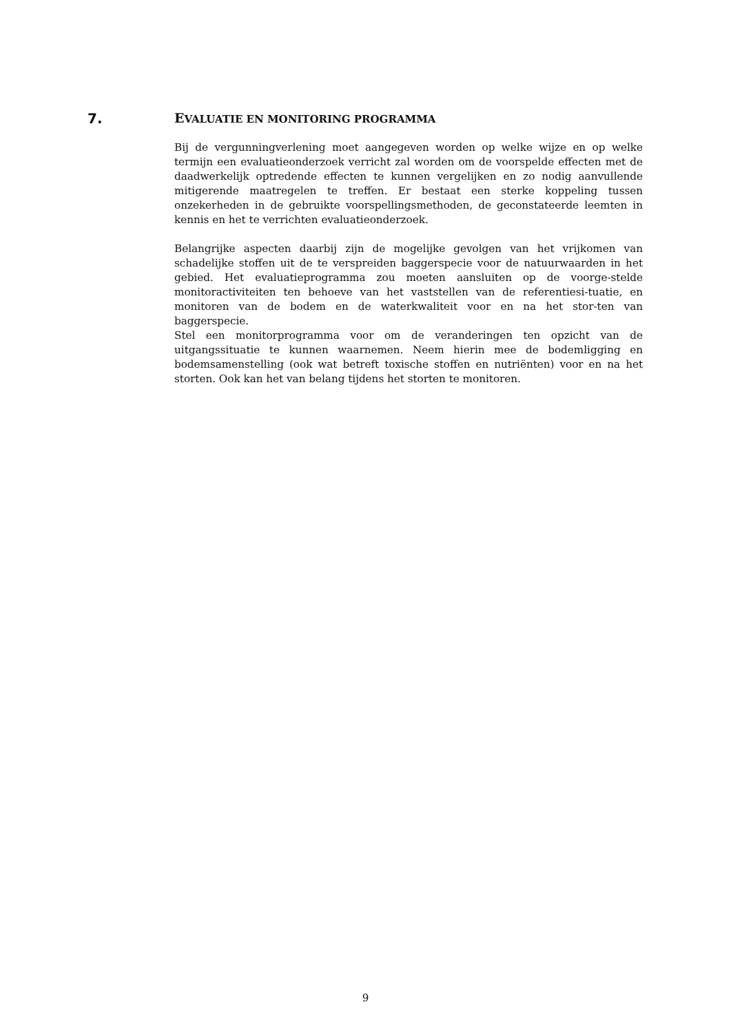7. EVALUATIE EN MONITORING PROGRAMMA
Bij de vergunningverlening moet aangegeven worden op welke wijze en op welke termijn een evaluatieonderzoek verricht zal worden om de voorspelde effecten met de daadwerkelijk optredende effecten te kunnen vergelijken en zo nodig aanvullende mitigerende maatregelen te treffen. Er bestaat een sterke koppeling tussen onzekerheden in de gebruikte voorspellingsmethoden, de geconstateerde leemten in kennis en het te verrichten evaluatieonderzoek.
Belangrijke aspecten daarbij zijn de mogelijke gevolgen van het vrijkomen van schadelijke stoffen uit de te verspreiden baggerspecie voor de natuurwaarden in het gebied. Het evaluatieprogramma zou moeten aansluiten op de voorge-stelde monitoractiviteiten ten behoeve van het vaststellen van de referentiesi-tuatie, en monitoren van de bodem en de waterkwaliteit voor en na het stor-ten van baggerspecie.
Stel een monitorprogramma voor om de veranderingen ten opzicht van de uitgangssituatie te kunnen waarnemen. Neem hierin mee de bodemligging en bodemsamenstelling (ook wat betreft toxische stoffen en nutriënten) voor en na het storten. Ook kan het van belang tijdens het storten te monitoren.
9